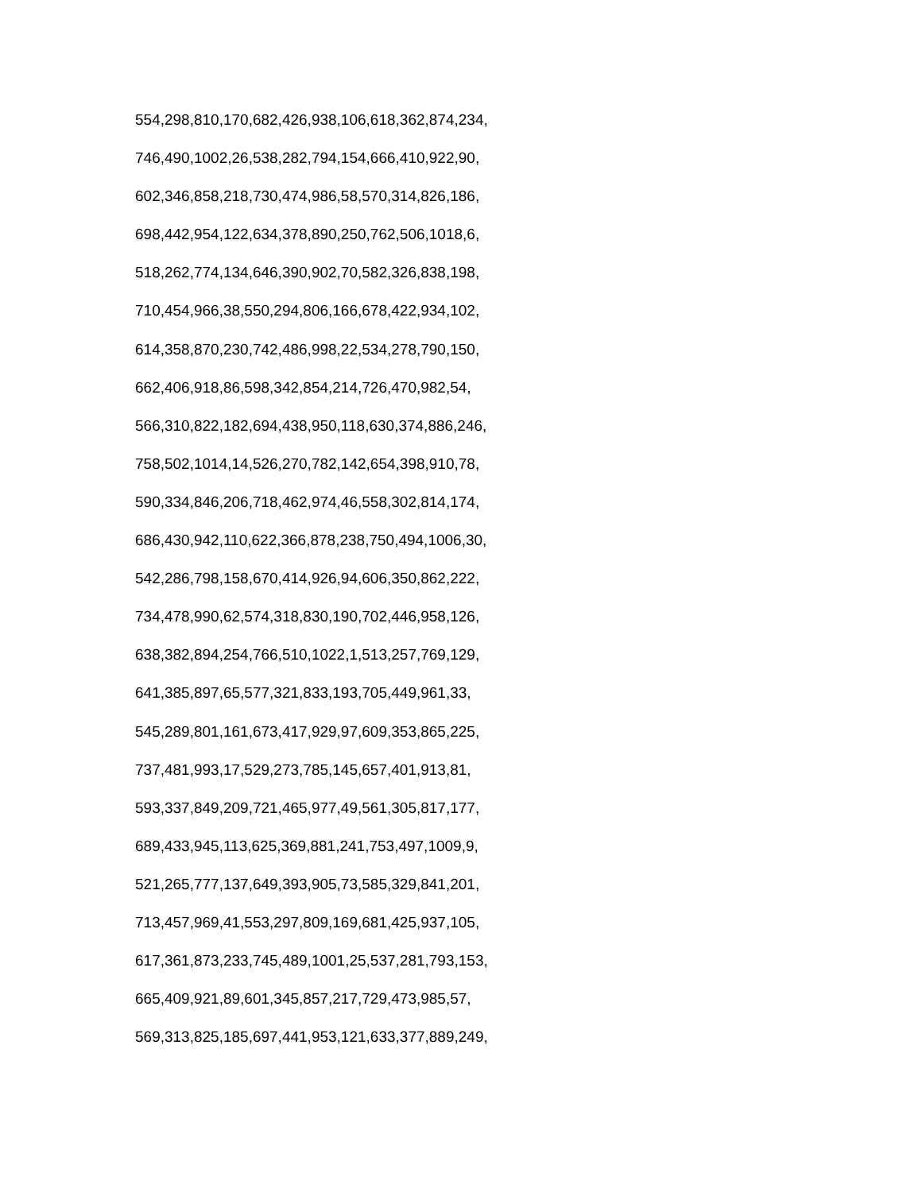554,298,810,170,682,426,938,106,618,362,874,234,
746,490,1002,26,538,282,794,154,666,410,922,90,
602,346,858,218,730,474,986,58,570,314,826,186,
698,442,954,122,634,378,890,250,762,506,1018,6,
518,262,774,134,646,390,902,70,582,326,838,198,
710,454,966,38,550,294,806,166,678,422,934,102,
614,358,870,230,742,486,998,22,534,278,790,150,
662,406,918,86,598,342,854,214,726,470,982,54,
566,310,822,182,694,438,950,118,630,374,886,246,
758,502,1014,14,526,270,782,142,654,398,910,78,
590,334,846,206,718,462,974,46,558,302,814,174,
686,430,942,110,622,366,878,238,750,494,1006,30,
542,286,798,158,670,414,926,94,606,350,862,222,
734,478,990,62,574,318,830,190,702,446,958,126,
638,382,894,254,766,510,1022,1,513,257,769,129,
641,385,897,65,577,321,833,193,705,449,961,33,
545,289,801,161,673,417,929,97,609,353,865,225,
737,481,993,17,529,273,785,145,657,401,913,81,
593,337,849,209,721,465,977,49,561,305,817,177,
689,433,945,113,625,369,881,241,753,497,1009,9,
521,265,777,137,649,393,905,73,585,329,841,201,
713,457,969,41,553,297,809,169,681,425,937,105,
617,361,873,233,745,489,1001,25,537,281,793,153,
665,409,921,89,601,345,857,217,729,473,985,57,
569,313,825,185,697,441,953,121,633,377,889,249,